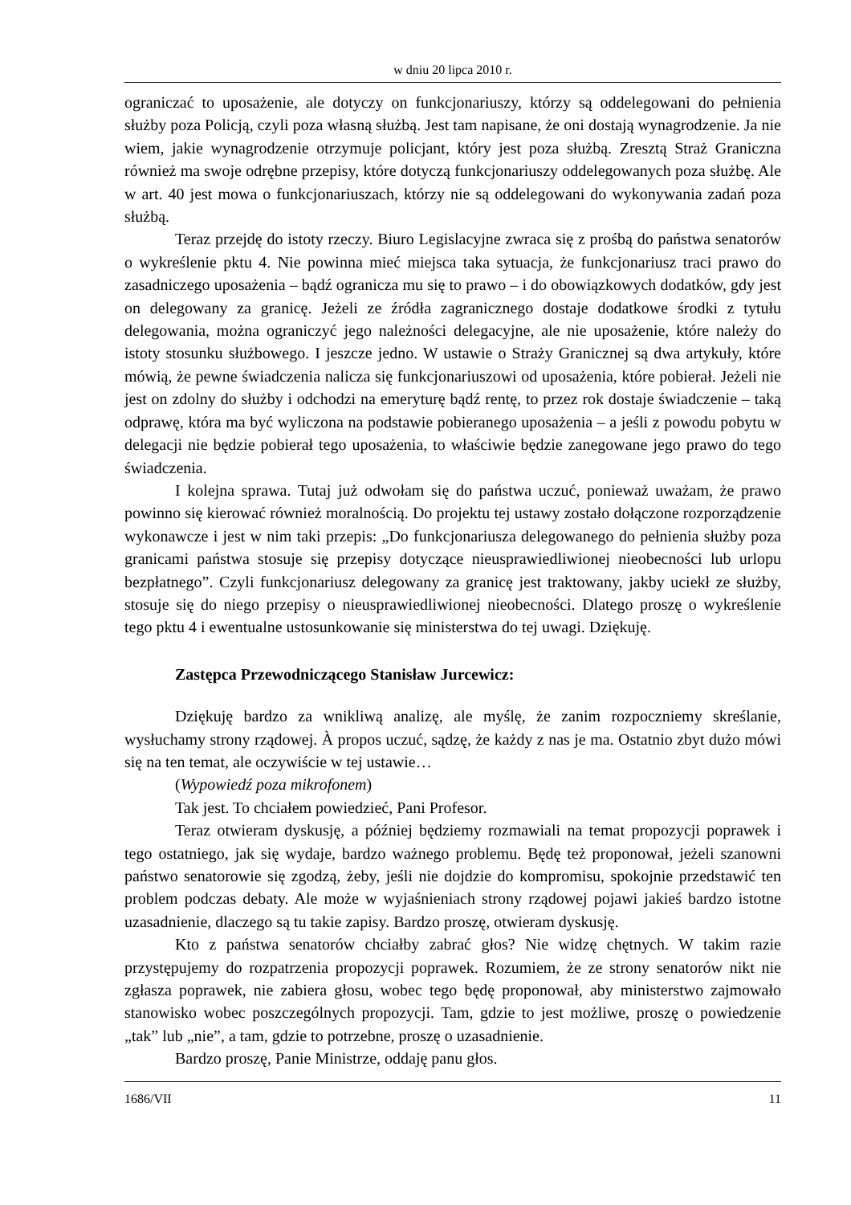w dniu 20 lipca 2010 r.
ograniczać to uposażenie, ale dotyczy on funkcjonariuszy, którzy są oddelegowani do pełnienia służby poza Policją, czyli poza własną służbą. Jest tam napisane, że oni dostają wynagrodzenie. Ja nie wiem, jakie wynagrodzenie otrzymuje policjant, który jest poza służbą. Zresztą Straż Graniczna również ma swoje odrębne przepisy, które dotyczą funkcjonariuszy oddelegowanych poza służbę. Ale w art. 40 jest mowa o funkcjonariuszach, którzy nie są oddelegowani do wykonywania zadań poza służbą.
Teraz przejdę do istoty rzeczy. Biuro Legislacyjne zwraca się z prośbą do państwa senatorów o wykreślenie pktu 4. Nie powinna mieć miejsca taka sytuacja, że funkcjonariusz traci prawo do zasadniczego uposażenia – bądź ogranicza mu się to prawo – i do obowiązkowych dodatków, gdy jest on delegowany za granicę. Jeżeli ze źródła zagranicznego dostaje dodatkowe środki z tytułu delegowania, można ograniczyć jego należności delegacyjne, ale nie uposażenie, które należy do istoty stosunku służbowego. I jeszcze jedno. W ustawie o Straży Granicznej są dwa artykuły, które mówią, że pewne świadczenia nalicza się funkcjonariuszowi od uposażenia, które pobierał. Jeżeli nie jest on zdolny do służby i odchodzi na emeryturę bądź rentę, to przez rok dostaje świadczenie – taką odprawę, która ma być wyliczona na podstawie pobieranego uposażenia – a jeśli z powodu pobytu w delegacji nie będzie pobierał tego uposażenia, to właściwie będzie zanegowane jego prawo do tego świadczenia.
I kolejna sprawa. Tutaj już odwołam się do państwa uczuć, ponieważ uważam, że prawo powinno się kierować również moralnością. Do projektu tej ustawy zostało dołączone rozporządzenie wykonawcze i jest w nim taki przepis: „Do funkcjonariusza delegowanego do pełnienia służby poza granicami państwa stosuje się przepisy dotyczące nieusprawiedliwionej nieobecności lub urlopu bezpłatnego”. Czyli funkcjonariusz delegowany za granicę jest traktowany, jakby uciekł ze służby, stosuje się do niego przepisy o nieusprawiedliwionej nieobecności. Dlatego proszę o wykreślenie tego pktu 4 i ewentualne ustosunkowanie się ministerstwa do tej uwagi. Dziękuję.
Zastępca Przewodniczącego Stanisław Jurcewicz:
Dziękuję bardzo za wnikliwą analizę, ale myślę, że zanim rozpoczniemy skreślanie, wysłuchamy strony rządowej. À propos uczuć, sądzę, że każdy z nas je ma. Ostatnio zbyt dużo mówi się na ten temat, ale oczywiście w tej ustawie…
(Wypowiedź poza mikrofonem)
Tak jest. To chciałem powiedzieć, Pani Profesor.
Teraz otwieram dyskusję, a później będziemy rozmawiali na temat propozycji poprawek i tego ostatniego, jak się wydaje, bardzo ważnego problemu. Będę też proponował, jeżeli szanowni państwo senatorowie się zgodzą, żeby, jeśli nie dojdzie do kompromisu, spokojnie przedstawić ten problem podczas debaty. Ale może w wyjaśnieniach strony rządowej pojawi jakieś bardzo istotne uzasadnienie, dlaczego są tu takie zapisy. Bardzo proszę, otwieram dyskusję.
Kto z państwa senatorów chciałby zabrać głos? Nie widzę chętnych. W takim razie przystępujemy do rozpatrzenia propozycji poprawek. Rozumiem, że ze strony senatorów nikt nie zgłasza poprawek, nie zabiera głosu, wobec tego będę proponował, aby ministerstwo zajmowało stanowisko wobec poszczególnych propozycji. Tam, gdzie to jest możliwe, proszę o powiedzenie „tak” lub „nie”, a tam, gdzie to potrzebne, proszę o uzasadnienie.
Bardzo proszę, Panie Ministrze, oddaję panu głos.
1686/VII 11